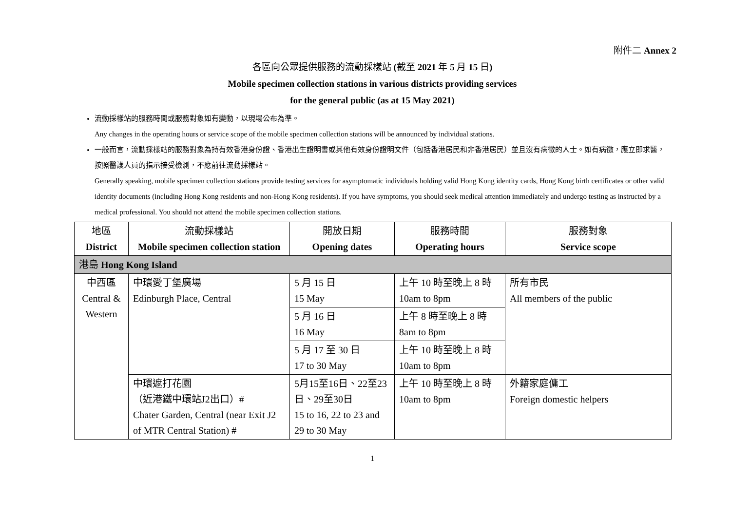附件二 Annex 2
各區向公眾提供服務的流動採樣站 (截至 2021 年 5 月 15 日)
Mobile specimen collection stations in various districts providing services
for the general public (as at 15 May 2021)
流動採樣站的服務時間或服務對象如有變動，以現場公布為準。
Any changes in the operating hours or service scope of the mobile specimen collection stations will be announced by individual stations.
一般而言，流動採樣站的服務對象為持有效香港身份證、香港出生證明書或其他有效身份證明文件（包括香港居民和非香港居民）並且沒有病徵的人士。如有病徵，應立即求醫，按照醫護人員的指示接受檢測，不應前往流動採樣站。
Generally speaking, mobile specimen collection stations provide testing services for asymptomatic individuals holding valid Hong Kong identity cards, Hong Kong birth certificates or other valid identity documents (including Hong Kong residents and non-Hong Kong residents). If you have symptoms, you should seek medical attention immediately and undergo testing as instructed by a medical professional. You should not attend the mobile specimen collection stations.
| 地區 District | 流動採樣站 Mobile specimen collection station | 開放日期 Opening dates | 服務時間 Operating hours | 服務對象 Service scope |
| --- | --- | --- | --- | --- |
| 港島 Hong Kong Island | | | | |
| 中西區 Central & Western | 中環愛丁堡廣場 Edinburgh Place, Central | 5 月 15 日 15 May | 上午 10 時至晚上 8 時 10am to 8pm | 所有市民 All members of the public |
| | | 5 月 16 日 16 May | 上午 8 時至晚上 8 時 8am to 8pm | |
| | | 5 月 17 至 30 日 17 to 30 May | 上午 10 時至晚上 8 時 10am to 8pm | |
| | 中環遮打花園 （近港鐵中環站J2出口）# Chater Garden, Central (near Exit J2 of MTR Central Station) # | 5月15至16日、22至23日、29至30日 15 to 16, 22 to 23 and 29 to 30 May | 上午 10 時至晚上 8 時 10am to 8pm | 外籍家庭傭工 Foreign domestic helpers |
1